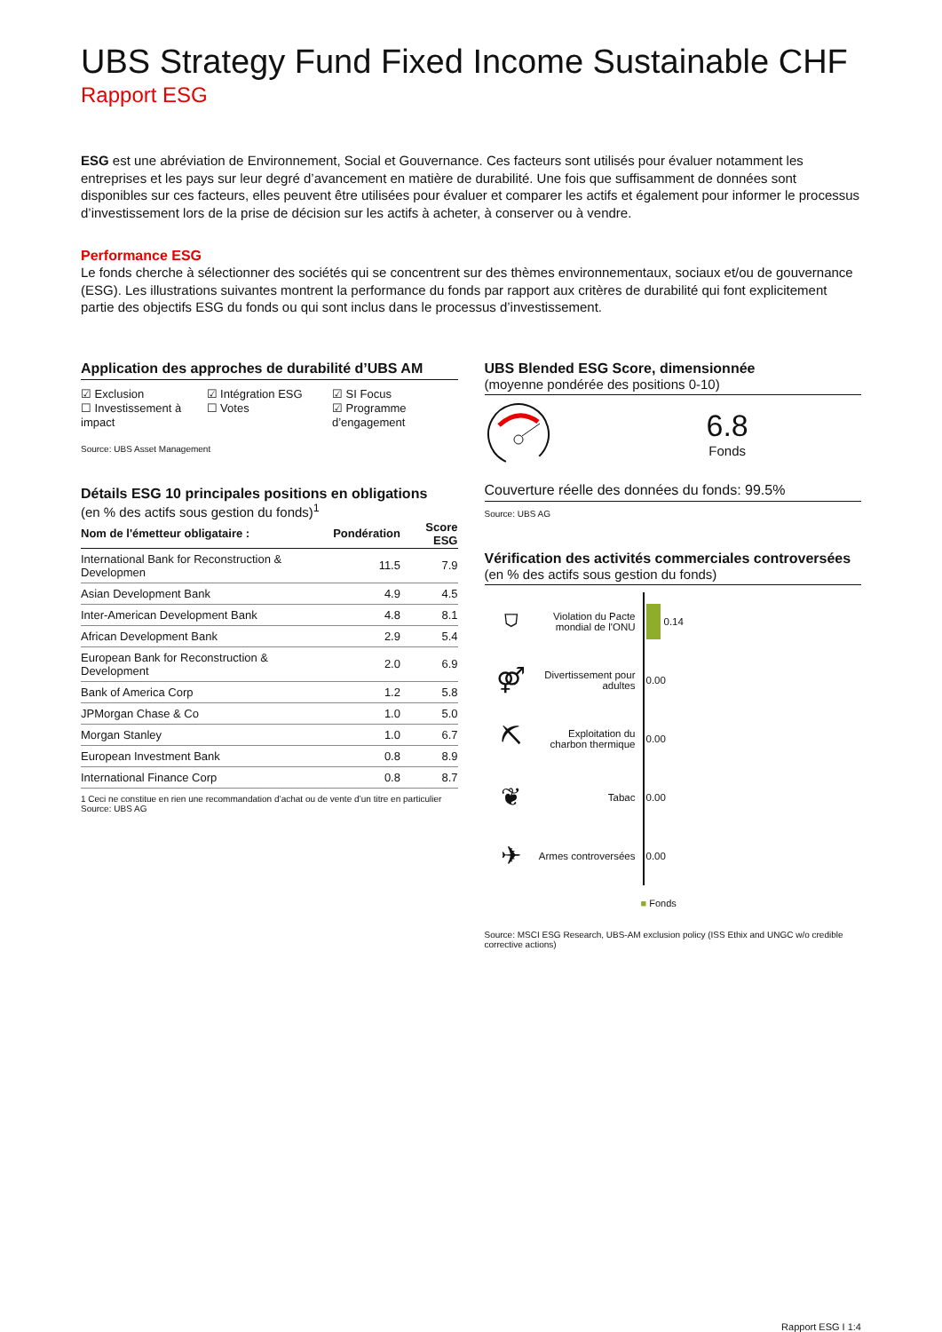UBS Strategy Fund Fixed Income Sustainable CHF
Rapport ESG
ESG est une abréviation de Environnement, Social et Gouvernance. Ces facteurs sont utilisés pour évaluer notamment les entreprises et les pays sur leur degré d’avancement en matière de durabilité. Une fois que suffisamment de données sont disponibles sur ces facteurs, elles peuvent être utilisées pour évaluer et comparer les actifs et également pour informer le processus d’investissement lors de la prise de décision sur les actifs à acheter, à conserver ou à vendre.
Performance ESG
Le fonds cherche à sélectionner des sociétés qui se concentrent sur des thèmes environnementaux, sociaux et/ou de gouvernance (ESG). Les illustrations suivantes montrent la performance du fonds par rapport aux critères de durabilité qui font explicitement partie des objectifs ESG du fonds ou qui sont inclus dans le processus d’investissement.
Application des approches de durabilité d’UBS AM
☑ Exclusion
☐ Investissement à impact
☑ Intégration ESG
☐ Votes
☑ SI Focus
☑ Programme d’engagement
Source: UBS Asset Management
Détails ESG 10 principales positions en obligations
(en % des actifs sous gestion du fonds)<sup>1</sup>
| Nom de l'émetteur obligataire : | Pondération | Score ESG |
| --- | --- | --- |
| International Bank for Reconstruction & Developmen | 11.5 | 7.9 |
| Asian Development Bank | 4.9 | 4.5 |
| Inter-American Development Bank | 4.8 | 8.1 |
| African Development Bank | 2.9 | 5.4 |
| European Bank for Reconstruction & Development | 2.0 | 6.9 |
| Bank of America Corp | 1.2 | 5.8 |
| JPMorgan Chase & Co | 1.0 | 5.0 |
| Morgan Stanley | 1.0 | 6.7 |
| European Investment Bank | 0.8 | 8.9 |
| International Finance Corp | 0.8 | 8.7 |
1 Ceci ne constitue en rien une recommandation d’achat ou de vente d’un titre en particulier
Source: UBS AG
UBS Blended ESG Score, dimensionnée
(moyenne pondérée des positions 0-10)
6.8
Fonds
Couverture réelle des données du fonds: 99.5%
Source: UBS AG
Vérification des activités commerciales controversées
(en % des actifs sous gestion du fonds)
⛉ Violation du Pacte mondial de l'ONU 0.14
⚤ Divertissement pour adultes 0.00
⛏ Exploitation du charbon thermique 0.00
❦ Tabac 0.00
✈ Armes controversées 0.00
■ Fonds
Source: MSCI ESG Research, UBS-AM exclusion policy (ISS Ethix and UNGC w/o credible corrective actions)
Rapport ESG I 1:4